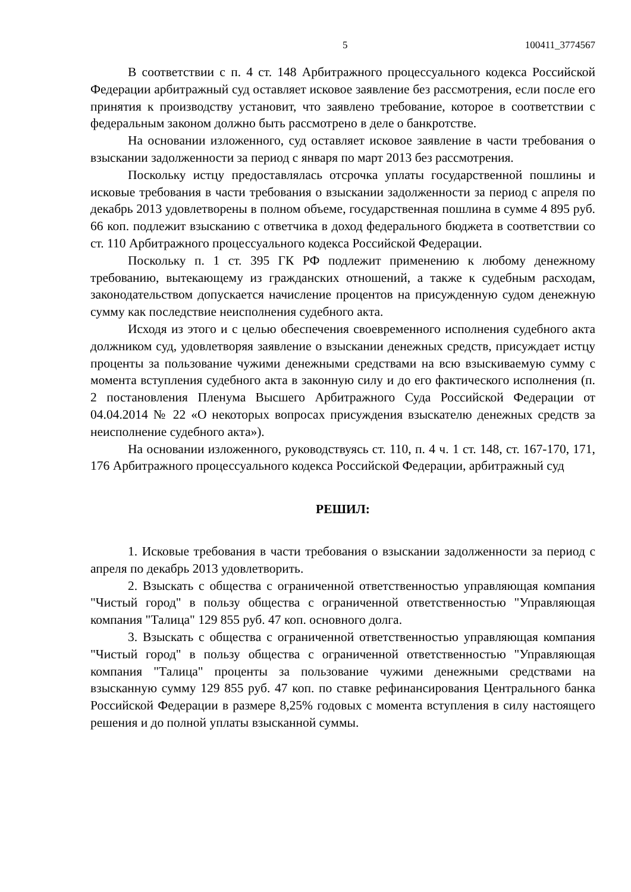5 100411_3774567
В соответствии с п. 4 ст. 148 Арбитражного процессуального кодекса Российской Федерации арбитражный суд оставляет исковое заявление без рассмотрения, если после его принятия к производству установит, что заявлено требование, которое в соответствии с федеральным законом должно быть рассмотрено в деле о банкротстве.
На основании изложенного, суд оставляет исковое заявление в части требования о взыскании задолженности за период с января по март 2013 без рассмотрения.
Поскольку истцу предоставлялась отсрочка уплаты государственной пошлины и исковые требования в части требования о взыскании задолженности за период с апреля по декабрь 2013 удовлетворены в полном объеме, государственная пошлина в сумме 4 895 руб. 66 коп. подлежит взысканию с ответчика в доход федерального бюджета в соответствии со ст. 110 Арбитражного процессуального кодекса Российской Федерации.
Поскольку п. 1 ст. 395 ГК РФ подлежит применению к любому денежному требованию, вытекающему из гражданских отношений, а также к судебным расходам, законодательством допускается начисление процентов на присужденную судом денежную сумму как последствие неисполнения судебного акта.
Исходя из этого и с целью обеспечения своевременного исполнения судебного акта должником суд, удовлетворяя заявление о взыскании денежных средств, присуждает истцу проценты за пользование чужими денежными средствами на всю взыскиваемую сумму с момента вступления судебного акта в законную силу и до его фактического исполнения (п. 2 постановления Пленума Высшего Арбитражного Суда Российской Федерации от 04.04.2014 № 22 «О некоторых вопросах присуждения взыскателю денежных средств за неисполнение судебного акта»).
На основании изложенного, руководствуясь ст. 110, п. 4 ч. 1 ст. 148, ст. 167-170, 171, 176 Арбитражного процессуального кодекса Российской Федерации, арбитражный суд
РЕШИЛ:
1. Исковые требования в части требования о взыскании задолженности за период с апреля по декабрь 2013 удовлетворить.
2. Взыскать с общества с ограниченной ответственностью управляющая компания "Чистый город" в пользу общества с ограниченной ответственностью "Управляющая компания "Талица" 129 855 руб. 47 коп. основного долга.
3. Взыскать с общества с ограниченной ответственностью управляющая компания "Чистый город" в пользу общества с ограниченной ответственностью "Управляющая компания "Талица" проценты за пользование чужими денежными средствами на взысканную сумму 129 855 руб. 47 коп. по ставке рефинансирования Центрального банка Российской Федерации в размере 8,25% годовых с момента вступления в силу настоящего решения и до полной уплаты взысканной суммы.